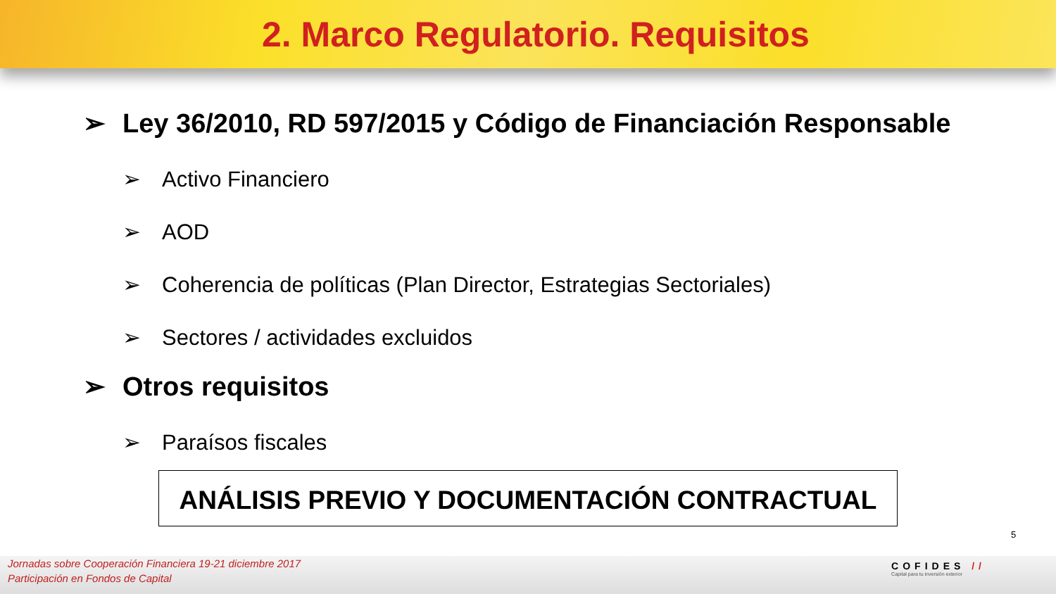2. Marco Regulatorio. Requisitos
➢ Ley 36/2010, RD 597/2015 y Código de Financiación Responsable
➢ Activo Financiero
➢ AOD
➢ Coherencia de políticas (Plan Director, Estrategias Sectoriales)
➢ Sectores / actividades excluidos
➢ Otros requisitos
➢ Paraísos fiscales
ANÁLISIS PREVIO Y DOCUMENTACIÓN CONTRACTUAL
5
Jornadas sobre Cooperación Financiera 19-21 diciembre 2017
Participación en Fondos de Capital
COFIDES //
Capital para tu inversión exterior